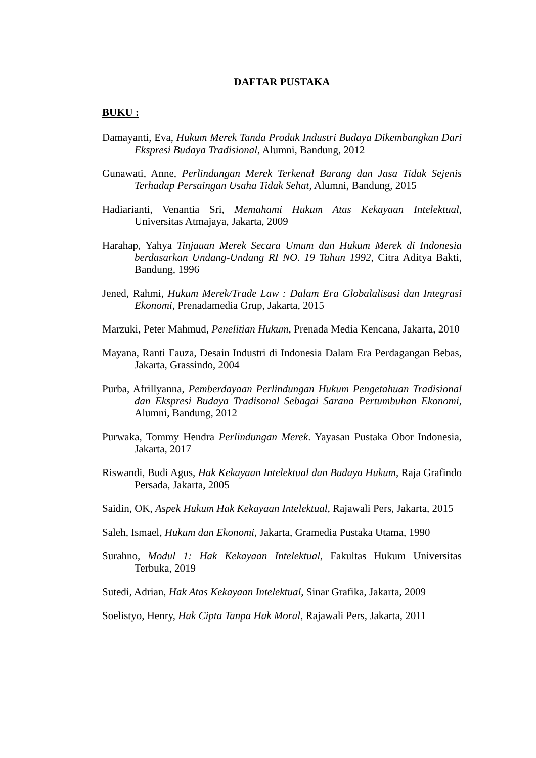DAFTAR PUSTAKA
BUKU :
Damayanti, Eva, Hukum Merek Tanda Produk Industri Budaya Dikembangkan Dari Ekspresi Budaya Tradisional, Alumni, Bandung, 2012
Gunawati, Anne, Perlindungan Merek Terkenal Barang dan Jasa Tidak Sejenis Terhadap Persaingan Usaha Tidak Sehat, Alumni, Bandung, 2015
Hadiarianti, Venantia Sri, Memahami Hukum Atas Kekayaan Intelektual, Universitas Atmajaya, Jakarta, 2009
Harahap, Yahya Tinjauan Merek Secara Umum dan Hukum Merek di Indonesia berdasarkan Undang-Undang RI NO. 19 Tahun 1992, Citra Aditya Bakti, Bandung, 1996
Jened, Rahmi, Hukum Merek/Trade Law : Dalam Era Globalalisasi dan Integrasi Ekonomi, Prenadamedia Grup, Jakarta, 2015
Marzuki, Peter Mahmud, Penelitian Hukum, Prenada Media Kencana, Jakarta, 2010
Mayana, Ranti Fauza, Desain Industri di Indonesia Dalam Era Perdagangan Bebas, Jakarta, Grassindo, 2004
Purba, Afrillyanna, Pemberdayaan Perlindungan Hukum Pengetahuan Tradisional dan Ekspresi Budaya Tradisonal Sebagai Sarana Pertumbuhan Ekonomi, Alumni, Bandung, 2012
Purwaka, Tommy Hendra Perlindungan Merek. Yayasan Pustaka Obor Indonesia, Jakarta, 2017
Riswandi, Budi Agus, Hak Kekayaan Intelektual dan Budaya Hukum, Raja Grafindo Persada, Jakarta, 2005
Saidin, OK, Aspek Hukum Hak Kekayaan Intelektual, Rajawali Pers, Jakarta, 2015
Saleh, Ismael, Hukum dan Ekonomi, Jakarta, Gramedia Pustaka Utama, 1990
Surahno, Modul 1: Hak Kekayaan Intelektual, Fakultas Hukum Universitas Terbuka, 2019
Sutedi, Adrian, Hak Atas Kekayaan Intelektual, Sinar Grafika, Jakarta, 2009
Soelistyo, Henry, Hak Cipta Tanpa Hak Moral, Rajawali Pers, Jakarta, 2011